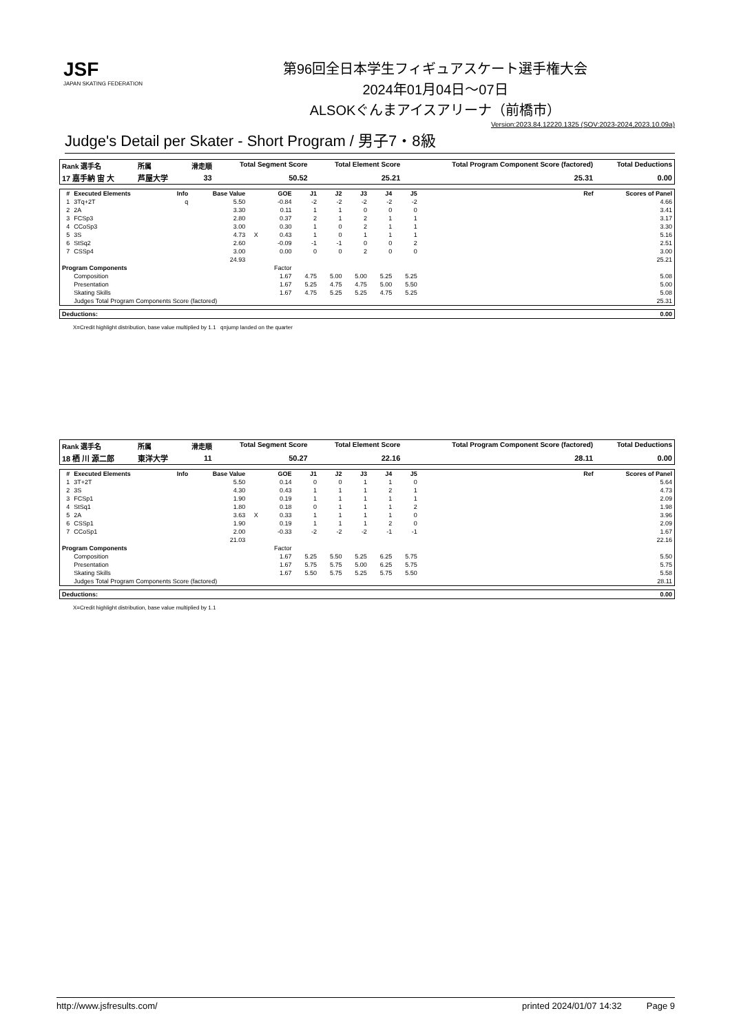JSF
JAPAN SKATING FEDERATION
第96回全日本学生フィギュアスケート選手権大会
2024年01月04日～07日
ALSOKぐんまアイスアリーナ（前橋市）
Version:2023.84.12220.1325 (SOV:2023-2024,2023.10.09a)
Judge's Detail per Skater - Short Program / 男子7・8級
| Rank 選手名 | 所属 | 滑走順 | Total Segment Score | Total Element Score | Total Program Component Score (factored) | Total Deductions |
| --- | --- | --- | --- | --- | --- | --- |
| 17 嘉手納 宙 大 | 芦屋大学 | 33 | 50.52 | 25.21 | 25.31 | 0.00 |
| # | Executed Elements | Info | Base Value | | GOE | J1 | J2 | J3 | J4 | J5 | Ref | Scores of Panel |
| --- | --- | --- | --- | --- | --- | --- | --- | --- | --- | --- | --- | --- |
| 1 | 3Tq+2T | q | 5.50 | | -0.84 | -2 | -2 | -2 | -2 | -2 | | 4.66 |
| 2 | 2A | | 3.30 | | 0.11 | 1 | 1 | 0 | 0 | 0 | | 3.41 |
| 3 | FCSp3 | | 2.80 | | 0.37 | 2 | 1 | 2 | 1 | 1 | | 3.17 |
| 4 | CCoSp3 | | 3.00 | | 0.30 | 1 | 0 | 2 | 1 | 1 | | 3.30 |
| 5 | 3S | | 4.73 | X | 0.43 | 1 | 0 | 1 | 1 | 1 | | 5.16 |
| 6 | StSq2 | | 2.60 | | -0.09 | -1 | -1 | 0 | 0 | 2 | | 2.51 |
| 7 | CSSp4 | | 3.00 | | 0.00 | 0 | 0 | 2 | 0 | 0 | | 3.00 |
| | | | 24.93 | | | | | | | | | 25.21 |
| Program Components | | | | | Factor | | | | | | | |
| | Composition | | | | 1.67 | 4.75 | 5.00 | 5.00 | 5.25 | 5.25 | | 5.08 |
| | Presentation | | | | 1.67 | 5.25 | 4.75 | 4.75 | 5.00 | 5.50 | | 5.00 |
| | Skating Skills | | | | 1.67 | 4.75 | 5.25 | 5.25 | 4.75 | 5.25 | | 5.08 |
| | Judges Total Program Components Score (factored) | | | | | | | | | | | 25.31 |
| Deductions: | 0.00 |
| --- | --- |
X=Credit highlight distribution, base value multiplied by 1.1 q=jump landed on the quarter
| Rank 選手名 | 所属 | 滑走順 | Total Segment Score | Total Element Score | Total Program Component Score (factored) | Total Deductions |
| --- | --- | --- | --- | --- | --- | --- |
| 18 栖 川 源二郎 | 東洋大学 | 11 | 50.27 | 22.16 | 28.11 | 0.00 |
| # | Executed Elements | Info | Base Value | | GOE | J1 | J2 | J3 | J4 | J5 | Ref | Scores of Panel |
| --- | --- | --- | --- | --- | --- | --- | --- | --- | --- | --- | --- | --- |
| 1 | 3T+2T | | 5.50 | | 0.14 | 0 | 0 | 1 | 1 | 0 | | 5.64 |
| 2 | 3S | | 4.30 | | 0.43 | 1 | 1 | 1 | 2 | 1 | | 4.73 |
| 3 | FCSp1 | | 1.90 | | 0.19 | 1 | 1 | 1 | 1 | 1 | | 2.09 |
| 4 | StSq1 | | 1.80 | | 0.18 | 0 | 1 | 1 | 1 | 2 | | 1.98 |
| 5 | 2A | | 3.63 | X | 0.33 | 1 | 1 | 1 | 1 | 0 | | 3.96 |
| 6 | CSSp1 | | 1.90 | | 0.19 | 1 | 1 | 1 | 2 | 0 | | 2.09 |
| 7 | CCoSp1 | | 2.00 | | -0.33 | -2 | -2 | -2 | -1 | -1 | | 1.67 |
| | | | 21.03 | | | | | | | | | 22.16 |
| Program Components | | | | | Factor | | | | | | | |
| | Composition | | | | 1.67 | 5.25 | 5.50 | 5.25 | 6.25 | 5.75 | | 5.50 |
| | Presentation | | | | 1.67 | 5.75 | 5.75 | 5.00 | 6.25 | 5.75 | | 5.75 |
| | Skating Skills | | | | 1.67 | 5.50 | 5.75 | 5.25 | 5.75 | 5.50 | | 5.58 |
| | Judges Total Program Components Score (factored) | | | | | | | | | | | 28.11 |
| Deductions: | 0.00 |
| --- | --- |
X=Credit highlight distribution, base value multiplied by 1.1
http://www.jsfresults.com/ printed 2024/01/07 14:32 Page 9